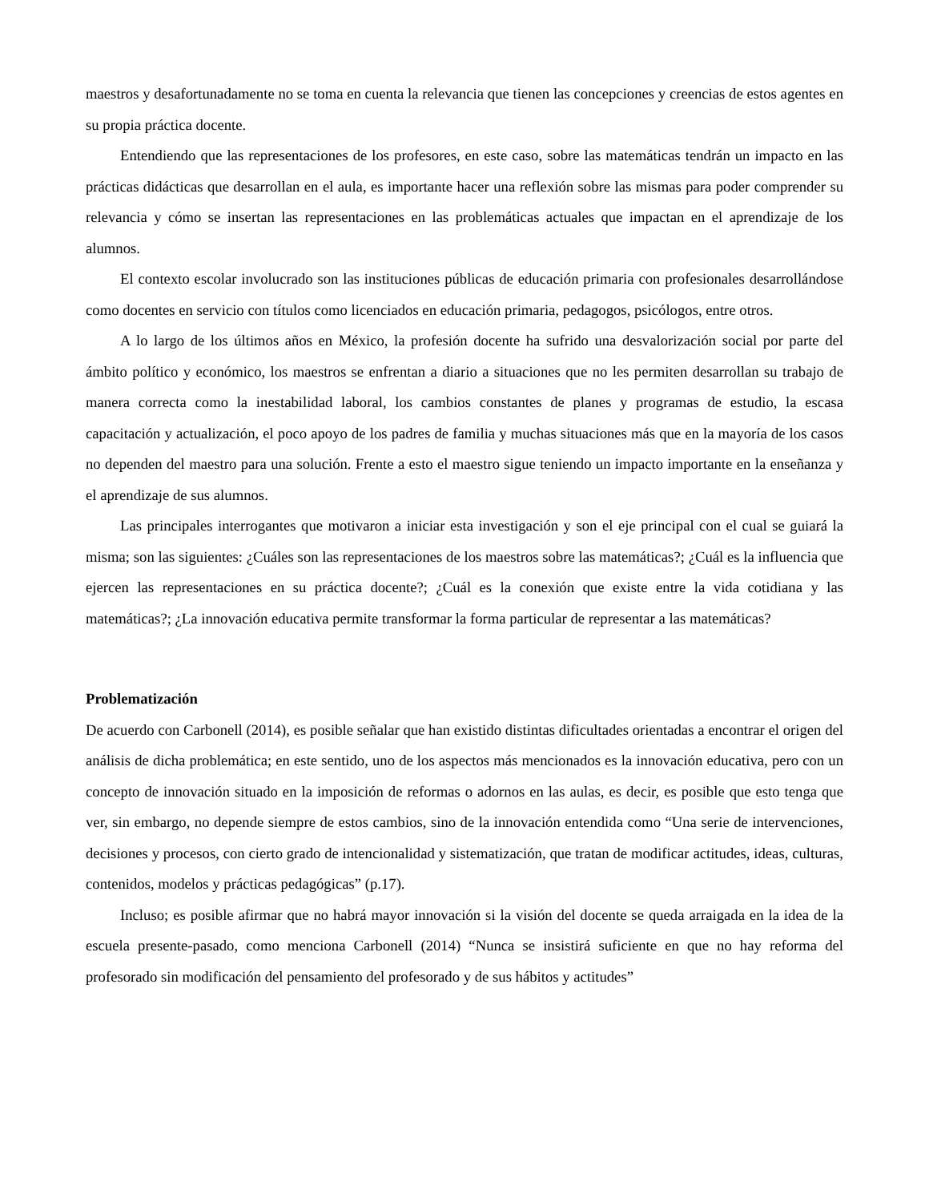maestros y desafortunadamente no se toma en cuenta la relevancia que tienen las concepciones y creencias de estos agentes en su propia práctica docente.
Entendiendo que las representaciones de los profesores, en este caso, sobre las matemáticas tendrán un impacto en las prácticas didácticas que desarrollan en el aula, es importante hacer una reflexión sobre las mismas para poder comprender su relevancia y cómo se insertan las representaciones en las problemáticas actuales que impactan en el aprendizaje de los alumnos.
El contexto escolar involucrado son las instituciones públicas de educación primaria con profesionales desarrollándose como docentes en servicio con títulos como licenciados en educación primaria, pedagogos, psicólogos, entre otros.
A lo largo de los últimos años en México, la profesión docente ha sufrido una desvalorización social por parte del ámbito político y económico, los maestros se enfrentan a diario a situaciones que no les permiten desarrollan su trabajo de manera correcta como la inestabilidad laboral, los cambios constantes de planes y programas de estudio, la escasa capacitación y actualización, el poco apoyo de los padres de familia y muchas situaciones más que en la mayoría de los casos no dependen del maestro para una solución. Frente a esto el maestro sigue teniendo un impacto importante en la enseñanza y el aprendizaje de sus alumnos.
Las principales interrogantes que motivaron a iniciar esta investigación y son el eje principal con el cual se guiará la misma; son las siguientes: ¿Cuáles son las representaciones de los maestros sobre las matemáticas?; ¿Cuál es la influencia que ejercen las representaciones en su práctica docente?; ¿Cuál es la conexión que existe entre la vida cotidiana y las matemáticas?; ¿La innovación educativa permite transformar la forma particular de representar a las matemáticas?
Problematización
De acuerdo con Carbonell (2014), es posible señalar que han existido distintas dificultades orientadas a encontrar el origen del análisis de dicha problemática; en este sentido, uno de los aspectos más mencionados es la innovación educativa, pero con un concepto de innovación situado en la imposición de reformas o adornos en las aulas, es decir, es posible que esto tenga que ver, sin embargo, no depende siempre de estos cambios, sino de la innovación entendida como “Una serie de intervenciones, decisiones y procesos, con cierto grado de intencionalidad y sistematización, que tratan de modificar actitudes, ideas, culturas, contenidos, modelos y prácticas pedagógicas” (p.17).
Incluso; es posible afirmar que no habrá mayor innovación si la visión del docente se queda arraigada en la idea de la escuela presente-pasado, como menciona Carbonell (2014) “Nunca se insistirá suficiente en que no hay reforma del profesorado sin modificación del pensamiento del profesorado y de sus hábitos y actitudes”